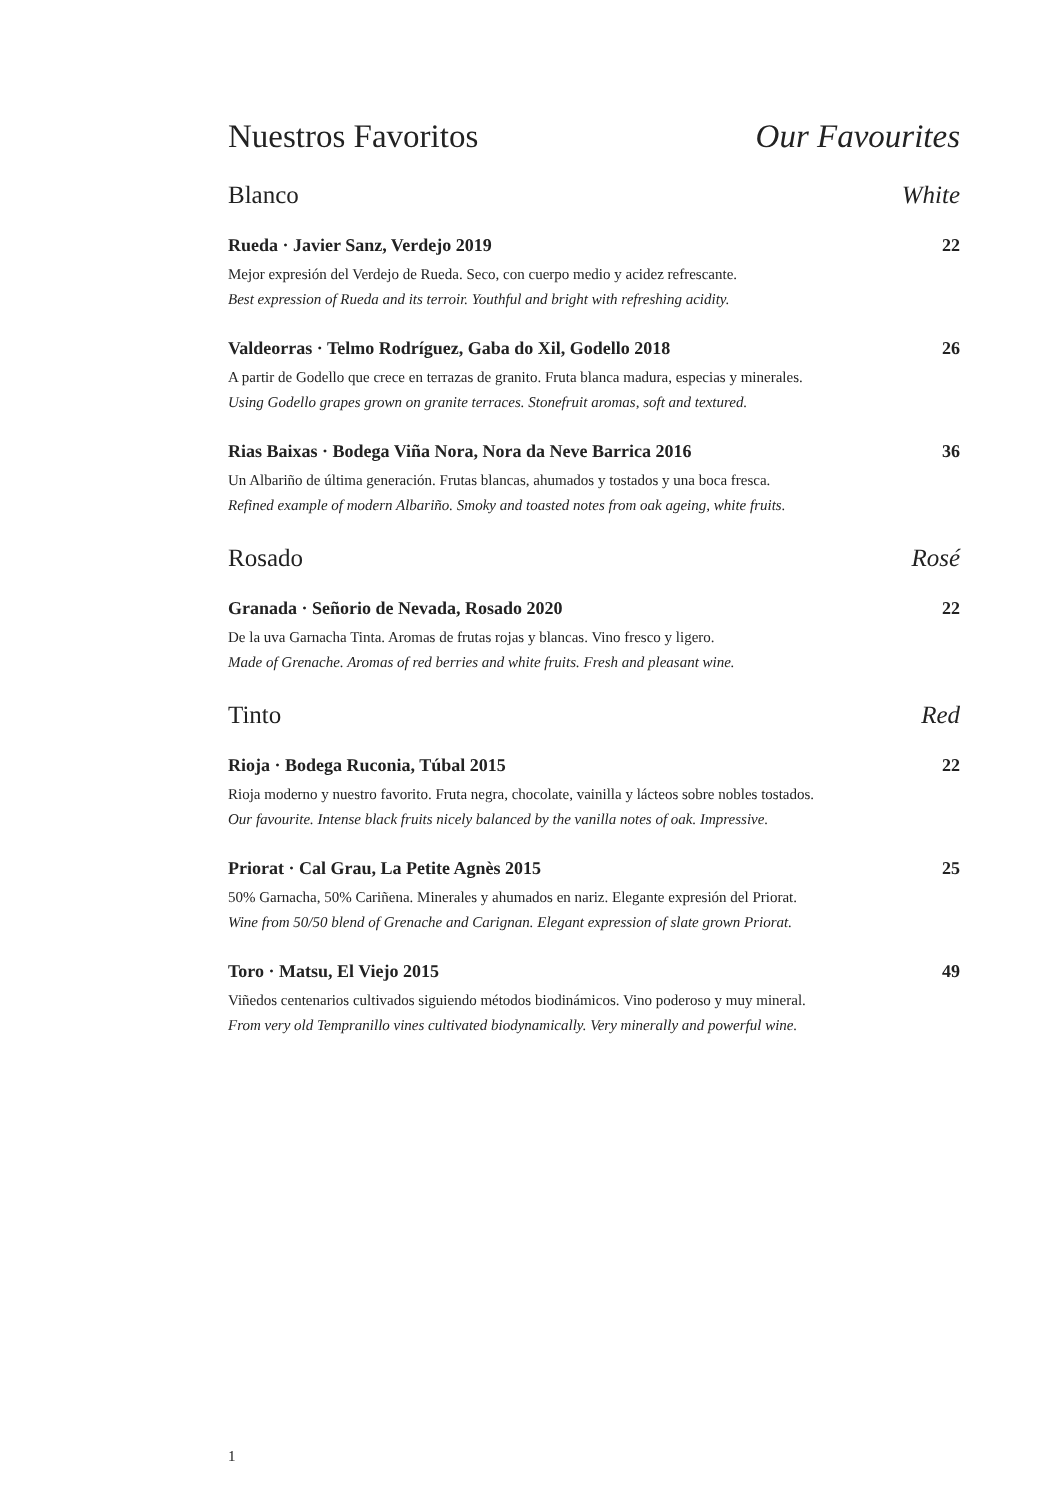Nuestros Favoritos Our Favourites
Blanco White
Rueda · Javier Sanz, Verdejo 2019 22
Mejor expresión del Verdejo de Rueda. Seco, con cuerpo medio y acidez refrescante.
Best expression of Rueda and its terroir. Youthful and bright with refreshing acidity.
Valdeorras · Telmo Rodríguez, Gaba do Xil, Godello 2018 26
A partir de Godello que crece en terrazas de granito. Fruta blanca madura, especias y minerales.
Using Godello grapes grown on granite terraces. Stonefruit aromas, soft and textured.
Rias Baixas · Bodega Viña Nora, Nora da Neve Barrica 2016 36
Un Albariño de última generación. Frutas blancas, ahumados y tostados y una boca fresca.
Refined example of modern Albariño. Smoky and toasted notes from oak ageing, white fruits.
Rosado Rosé
Granada · Señorio de Nevada, Rosado 2020 22
De la uva Garnacha Tinta. Aromas de frutas rojas y blancas. Vino fresco y ligero.
Made of Grenache. Aromas of red berries and white fruits. Fresh and pleasant wine.
Tinto Red
Rioja · Bodega Ruconia, Túbal 2015 22
Rioja moderno y nuestro favorito. Fruta negra, chocolate, vainilla y lácteos sobre nobles tostados.
Our favourite. Intense black fruits nicely balanced by the vanilla notes of oak. Impressive.
Priorat · Cal Grau, La Petite Agnès 2015 25
50% Garnacha, 50% Cariñena. Minerales y ahumados en nariz. Elegante expresión del Priorat.
Wine from 50/50 blend of Grenache and Carignan. Elegant expression of slate grown Priorat.
Toro · Matsu, El Viejo 2015 49
Viñedos centenarios cultivados siguiendo métodos biodinámicos. Vino poderoso y muy mineral.
From very old Tempranillo vines cultivated biodynamically. Very minerally and powerful wine.
1